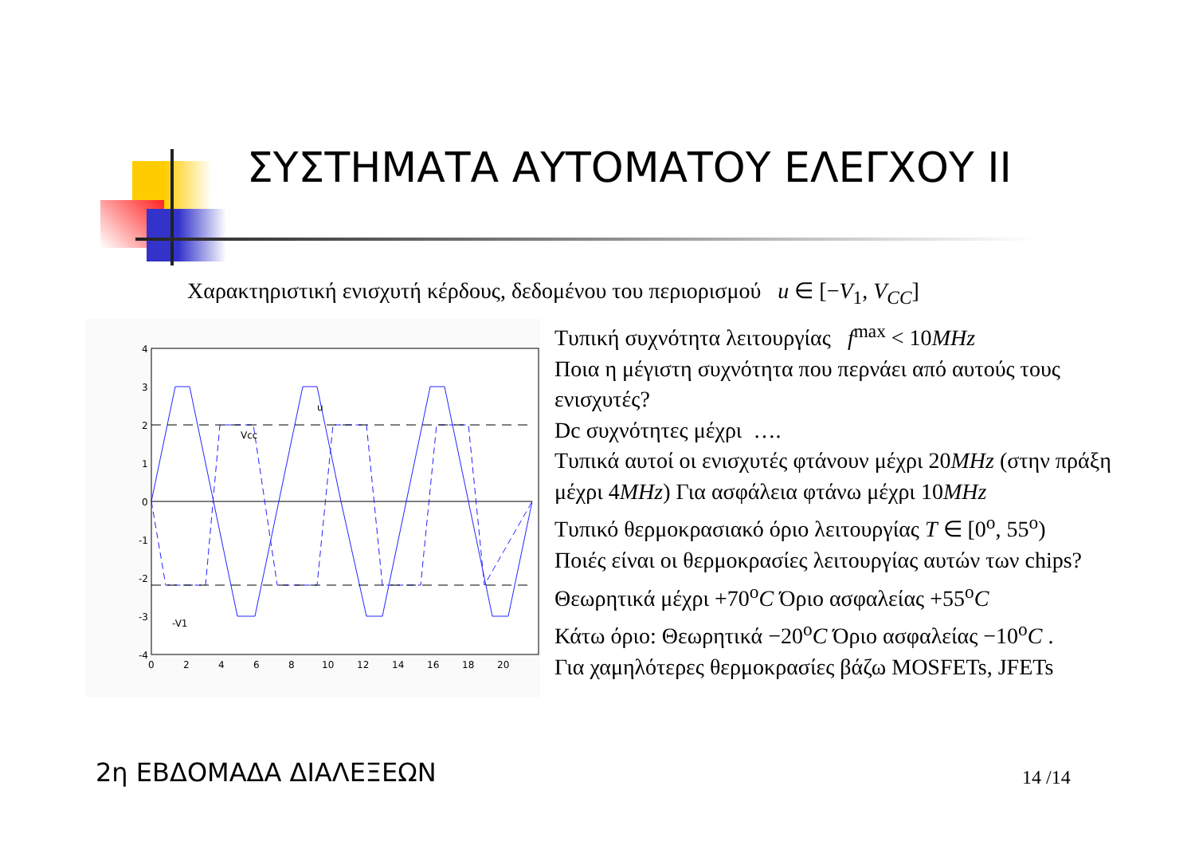ΣΥΣΤΗΜΑΤΑ ΑΥΤΟΜΑΤΟΥ ΕΛΕΓΧΟΥ ΙΙ
Χαρακτηριστική ενισχυτή κέρδους, δεδομένου του περιορισμού u ∈ [−V<sub>1</sub>, V<sub>CC</sub>]
u
Vcc
-V1
4
3
2
1
0
-1
-2
-3
-4
0
2
4
6
8
10
12
14
16
18
20
Τυπική συχνότητα λειτουργίας f<sup>max</sup> < 10MHz
Ποια η μέγιστη συχνότητα που περνάει από αυτούς τους ενισχυτές?
Dc συχνότητες μέχρι ….
Τυπικά αυτοί οι ενισχυτές φτάνουν μέχρι 20MHz (στην πράξη μέχρι 4MHz) Για ασφάλεια φτάνω μέχρι 10MHz
Τυπικό θερμοκρασιακό όριο λειτουργίας T ∈ [0<sup>o</sup>, 55<sup>o</sup>)
Ποιές είναι οι θερμοκρασίες λειτουργίας αυτών των chips?
Θεωρητικά μέχρι +70<sup>o</sup>C Όριο ασφαλείας +55<sup>o</sup>C
Κάτω όριο: Θεωρητικά −20<sup>o</sup>C Όριο ασφαλείας −10<sup>o</sup>C .
Για χαμηλότερες θερμοκρασίες βάζω MOSFETs, JFETs
2η ΕΒΔΟΜΑΔΑ ΔΙΑΛΕΞΕΩΝ 14 /14